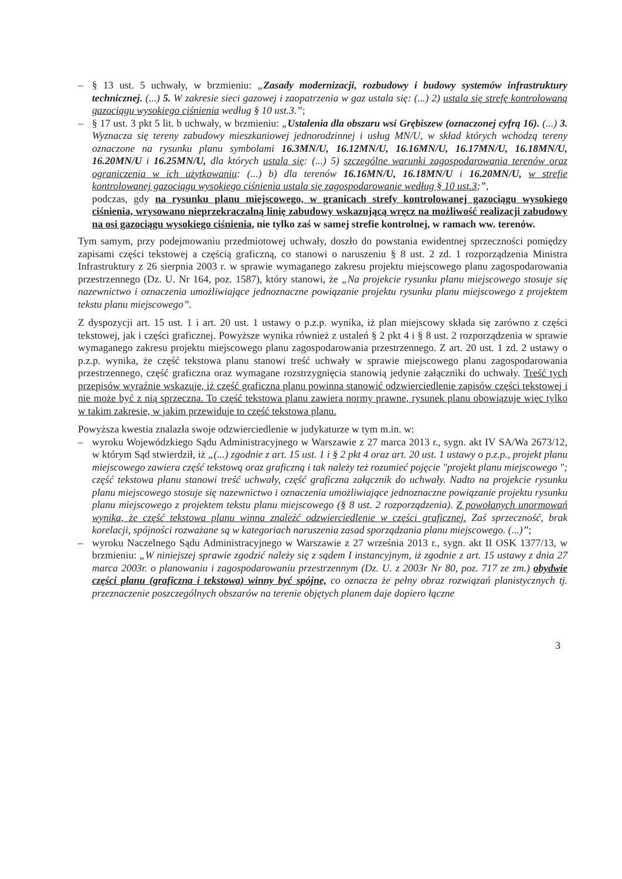– § 13 ust. 5 uchwały, w brzmieniu: „Zasady modernizacji, rozbudowy i budowy systemów infrastruktury technicznej. (...) 5. W zakresie sieci gazowej i zaopatrzenia w gaz ustala się: (...) 2) ustala się strefę kontrolowaną gazociągu wysokiego ciśnienia według § 10 ust.3.”;
– § 17 ust. 3 pkt 5 lit. b uchwały, w brzmieniu: „Ustalenia dla obszaru wsi Grębiszew (oznaczonej cyfrą 16). (...) 3. Wyznacza się tereny zabudowy mieszkaniowej jednorodzinnej i usług MN/U, w skład których wchodzą tereny oznaczone na rysunku planu symbolami 16.3MN/U, 16.12MN/U, 16.16MN/U, 16.17MN/U, 16.18MN/U, 16.20MN/U i 16.25MN/U, dla których ustala się: (...) 5) szczególne warunki zagospodarowania terenów oraz ograniczenia w ich użytkowaniu: (...) b) dla terenów 16.16MN/U, 16.18MN/U i 16.20MN/U, w strefie kontrolowanej gazociągu wysokiego ciśnienia ustala się zagospodarowanie według § 10 ust.3;”,
podczas, gdy na rysunku planu miejscowego, w granicach strefy kontrolowanej gazociągu wysokiego ciśnienia, wrysowano nieprzekraczalną linię zabudowy wskazującą wręcz na możliwość realizacji zabudowy na osi gazociągu wysokiego ciśnienia, nie tylko zaś w samej strefie kontrolnej, w ramach ww. terenów.
Tym samym, przy podejmowaniu przedmiotowej uchwały, doszło do powstania ewidentnej sprzeczności pomiędzy zapisami części tekstowej a częścią graficzną, co stanowi o naruszeniu § 8 ust. 2 zd. 1 rozporządzenia Ministra Infrastruktury z 26 sierpnia 2003 r. w sprawie wymaganego zakresu projektu miejscowego planu zagospodarowania przestrzennego (Dz. U. Nr 164, poz. 1587), który stanowi, że „Na projekcie rysunku planu miejscowego stosuje się nazewnictwo i oznaczenia umożliwiające jednoznaczne powiązanie projektu rysunku planu miejscowego z projektem tekstu planu miejscowego”.
Z dyspozycji art. 15 ust. 1 i art. 20 ust. 1 ustawy o p.z.p. wynika, iż plan miejscowy składa się zarówno z części tekstowej, jak i części graficznej. Powyższe wynika również z ustaleń § 2 pkt 4 i § 8 ust. 2 rozporządzenia w sprawie wymaganego zakresu projektu miejscowego planu zagospodarowania przestrzennego. Z art. 20 ust. 1 zd. 2 ustawy o p.z.p. wynika, że część tekstowa planu stanowi treść uchwały w sprawie miejscowego planu zagospodarowania przestrzennego, część graficzna oraz wymagane rozstrzygnięcia stanowią jedynie załączniki do uchwały. Treść tych przepisów wyraźnie wskazuje, iż część graficzna planu powinna stanowić odzwierciedlenie zapisów części tekstowej i nie może być z nią sprzeczna. To część tekstowa planu zawiera normy prawne, rysunek planu obowiązuje więc tylko w takim zakresie, w jakim przewiduje to część tekstowa planu.
Powyższa kwestia znalazła swoje odzwierciedlenie w judykaturze w tym m.in. w:
– wyroku Wojewódzkiego Sądu Administracyjnego w Warszawie z 27 marca 2013 r., sygn. akt IV SA/Wa 2673/12, w którym Sąd stwierdził, iż „(...) zgodnie z art. 15 ust. 1 i § 2 pkt 4 oraz art. 20 ust. 1 ustawy o p.z.p., projekt planu miejscowego zawiera część tekstową oraz graficzną i tak należy też rozumieć pojęcie "projekt planu miejscowego "; część tekstowa planu stanowi treść uchwały, część graficzna załącznik do uchwały. Nadto na projekcie rysunku planu miejscowego stosuje się nazewnictwo i oznaczenia umożliwiające jednoznaczne powiązanie projektu rysunku planu miejscowego z projektem tekstu planu miejscowego (§ 8 ust. 2 rozporządzenia). Z powołanych unormowań wynika, że część tekstowa planu winna znaleźć odzwierciedlenie w części graficznej. Zaś sprzeczność, brak korelacji, spójności rozważane są w kategoriach naruszenia zasad sporządzania planu miejscowego. (...)”;
– wyroku Naczelnego Sądu Administracyjnego w Warszawie z 27 września 2013 r., sygn. akt II OSK 1377/13, w brzmieniu: „W niniejszej sprawie zgodzić należy się z sądem I instancyjnym, iż zgodnie z art. 15 ustawy z dnia 27 marca 2003r. o planowaniu i zagospodarowaniu przestrzennym (Dz. U. z 2003r Nr 80, poz. 717 ze zm.) obydwie części planu (graficzna i tekstowa) winny być spójne, co oznacza że pełny obraz rozwiązań planistycznych tj. przeznaczenie poszczególnych obszarów na terenie objętych planem daje dopiero łączne
3